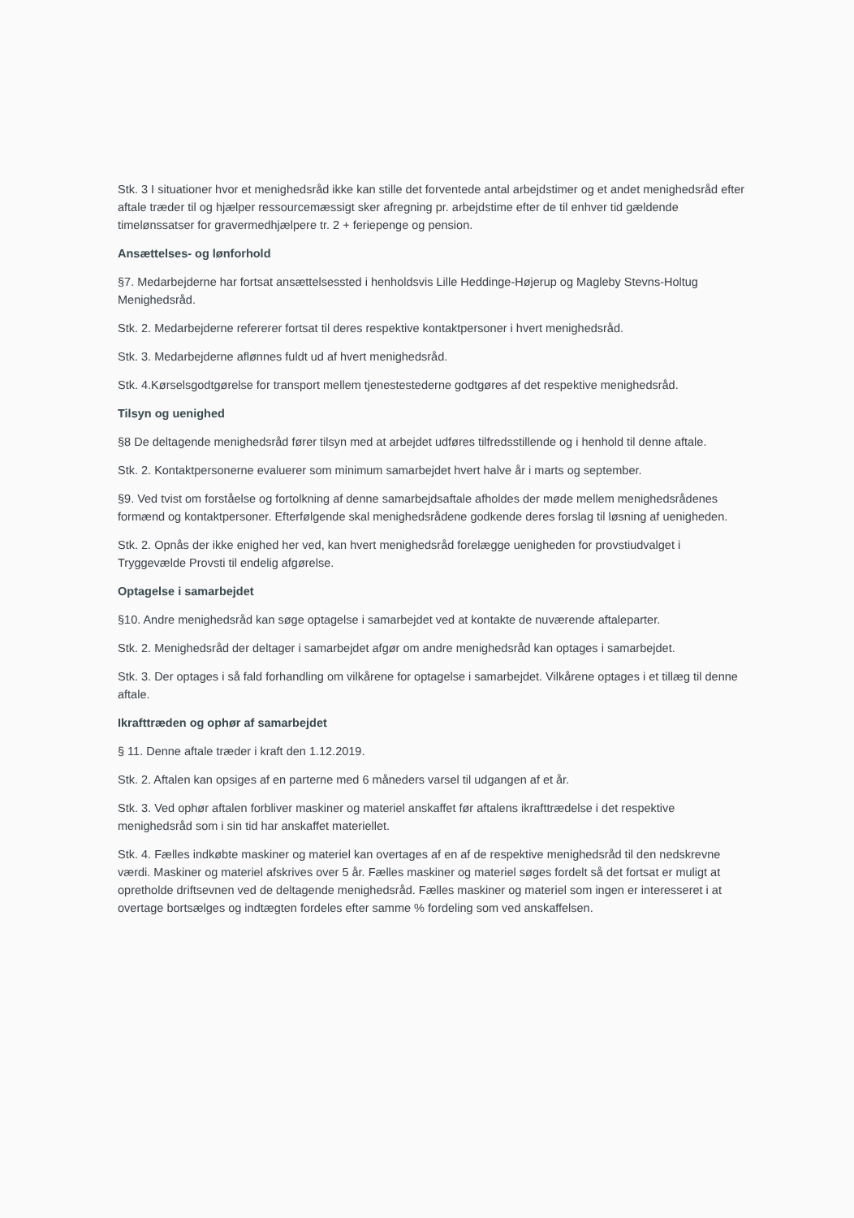Stk. 3 I situationer hvor et menighedsråd ikke kan stille det forventede antal arbejdstimer og et andet menighedsråd efter aftale træder til og hjælper ressourcemæssigt sker afregning pr. arbejdstime efter de til enhver tid gældende timelønssatser for gravermedhjælpere tr. 2 + feriepenge og pension.
Ansættelses- og lønforhold
§7. Medarbejderne har fortsat ansættelsessted i henholdsvis Lille Heddinge-Højerup og Magleby Stevns-Holtug Menighedsråd.
Stk. 2. Medarbejderne refererer fortsat til deres respektive kontaktpersoner i hvert menighedsråd.
Stk. 3. Medarbejderne aflønnes fuldt ud af hvert menighedsråd.
Stk. 4.Kørselsgodtgørelse for transport mellem tjenestestederne godtgøres af det respektive menighedsråd.
Tilsyn og uenighed
§8 De deltagende menighedsråd fører tilsyn med at arbejdet udføres tilfredsstillende og i henhold til denne aftale.
Stk. 2. Kontaktpersonerne evaluerer som minimum samarbejdet hvert halve år i marts og september.
§9. Ved tvist om forståelse og fortolkning af denne samarbejdsaftale afholdes der møde mellem menighedsrådenes formænd og kontaktpersoner. Efterfølgende skal menighedsrådene godkende deres forslag til løsning af uenigheden.
Stk. 2. Opnås der ikke enighed her ved, kan hvert menighedsråd forelægge uenigheden for provstiudvalget i Tryggevælde Provsti til endelig afgørelse.
Optagelse i samarbejdet
§10. Andre menighedsråd kan søge optagelse i samarbejdet ved at kontakte de nuværende aftaleparter.
Stk. 2. Menighedsråd der deltager i samarbejdet afgør om andre menighedsråd kan optages i samarbejdet.
Stk. 3. Der optages i så fald forhandling om vilkårene for optagelse i samarbejdet. Vilkårene optages i et tillæg til denne aftale.
Ikrafttræden og ophør af samarbejdet
§ 11. Denne aftale træder i kraft den 1.12.2019.
Stk. 2. Aftalen kan opsiges af en parterne med 6 måneders varsel til udgangen af et år.
Stk. 3. Ved ophør aftalen forbliver maskiner og materiel anskaffet før aftalens ikrafttrædelse i det respektive menighedsråd som i sin tid har anskaffet materiellet.
Stk. 4. Fælles indkøbte maskiner og materiel kan overtages af en af de respektive menighedsråd til den nedskrevne værdi. Maskiner og materiel afskrives over 5 år. Fælles maskiner og materiel søges fordelt så det fortsat er muligt at opretholde driftsevnen ved de deltagende menighedsråd. Fælles maskiner og materiel som ingen er interesseret i at overtage bortsælges og indtægten fordeles efter samme % fordeling som ved anskaffelsen.